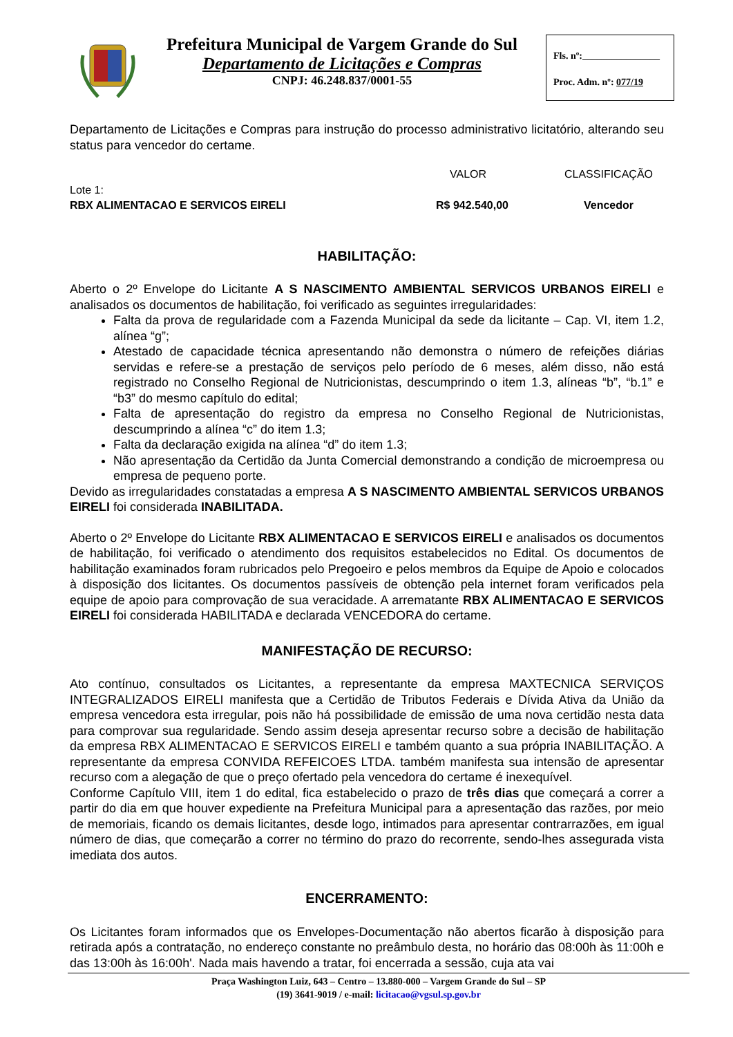Prefeitura Municipal de Vargem Grande do Sul
Departamento de Licitações e Compras
CNPJ: 46.248.837/0001-55
Fls. nº:________________
Proc. Adm. nº: 077/19
Departamento de Licitações e Compras para instrução do processo administrativo licitatório, alterando seu status para vencedor do certame.
| | VALOR | CLASSIFICAÇÃO |
| Lote 1: RBX ALIMENTACAO E SERVICOS EIRELI | R$ 942.540,00 | Vencedor |
HABILITAÇÃO:
Aberto o 2º Envelope do Licitante A S NASCIMENTO AMBIENTAL SERVICOS URBANOS EIRELI e analisados os documentos de habilitação, foi verificado as seguintes irregularidades:
Falta da prova de regularidade com a Fazenda Municipal da sede da licitante – Cap. VI, item 1.2, alínea “g”;
Atestado de capacidade técnica apresentando não demonstra o número de refeições diárias servidas e refere-se a prestação de serviços pelo período de 6 meses, além disso, não está registrado no Conselho Regional de Nutricionistas, descumprindo o item 1.3, alíneas “b”, “b.1” e “b3” do mesmo capítulo do edital;
Falta de apresentação do registro da empresa no Conselho Regional de Nutricionistas, descumprindo a alínea “c” do item 1.3;
Falta da declaração exigida na alínea “d” do item 1.3;
Não apresentação da Certidão da Junta Comercial demonstrando a condição de microempresa ou empresa de pequeno porte.
Devido as irregularidades constatadas a empresa A S NASCIMENTO AMBIENTAL SERVICOS URBANOS EIRELI foi considerada INABILITADA.
Aberto o 2º Envelope do Licitante RBX ALIMENTACAO E SERVICOS EIRELI e analisados os documentos de habilitação, foi verificado o atendimento dos requisitos estabelecidos no Edital. Os documentos de habilitação examinados foram rubricados pelo Pregoeiro e pelos membros da Equipe de Apoio e colocados à disposição dos licitantes. Os documentos passíveis de obtenção pela internet foram verificados pela equipe de apoio para comprovação de sua veracidade. A arrematante RBX ALIMENTACAO E SERVICOS EIRELI foi considerada HABILITADA e declarada VENCEDORA do certame.
MANIFESTAÇÃO DE RECURSO:
Ato contínuo, consultados os Licitantes, a representante da empresa MAXTECNICA SERVIÇOS INTEGRALIZADOS EIRELI manifesta que a Certidão de Tributos Federais e Dívida Ativa da União da empresa vencedora esta irregular, pois não há possibilidade de emissão de uma nova certidão nesta data para comprovar sua regularidade. Sendo assim deseja apresentar recurso sobre a decisão de habilitação da empresa RBX ALIMENTACAO E SERVICOS EIRELI e também quanto a sua própria INABILITAÇÃO. A representante da empresa CONVIDA REFEICOES LTDA. também manifesta sua intensão de apresentar recurso com a alegação de que o preço ofertado pela vencedora do certame é inexequível.
Conforme Capítulo VIII, item 1 do edital, fica estabelecido o prazo de três dias que começará a correr a partir do dia em que houver expediente na Prefeitura Municipal para a apresentação das razões, por meio de memoriais, ficando os demais licitantes, desde logo, intimados para apresentar contrarrazões, em igual número de dias, que começarão a correr no término do prazo do recorrente, sendo-lhes assegurada vista imediata dos autos.
ENCERRAMENTO:
Os Licitantes foram informados que os Envelopes-Documentação não abertos ficarão à disposição para retirada após a contratação, no endereço constante no preâmbulo desta, no horário das 08:00h às 11:00h e das 13:00h às 16:00h'. Nada mais havendo a tratar, foi encerrada a sessão, cuja ata vai
Praça Washington Luiz, 643 – Centro – 13.880-000 – Vargem Grande do Sul – SP
(19) 3641-9019 / e-mail: licitacao@vgsul.sp.gov.br